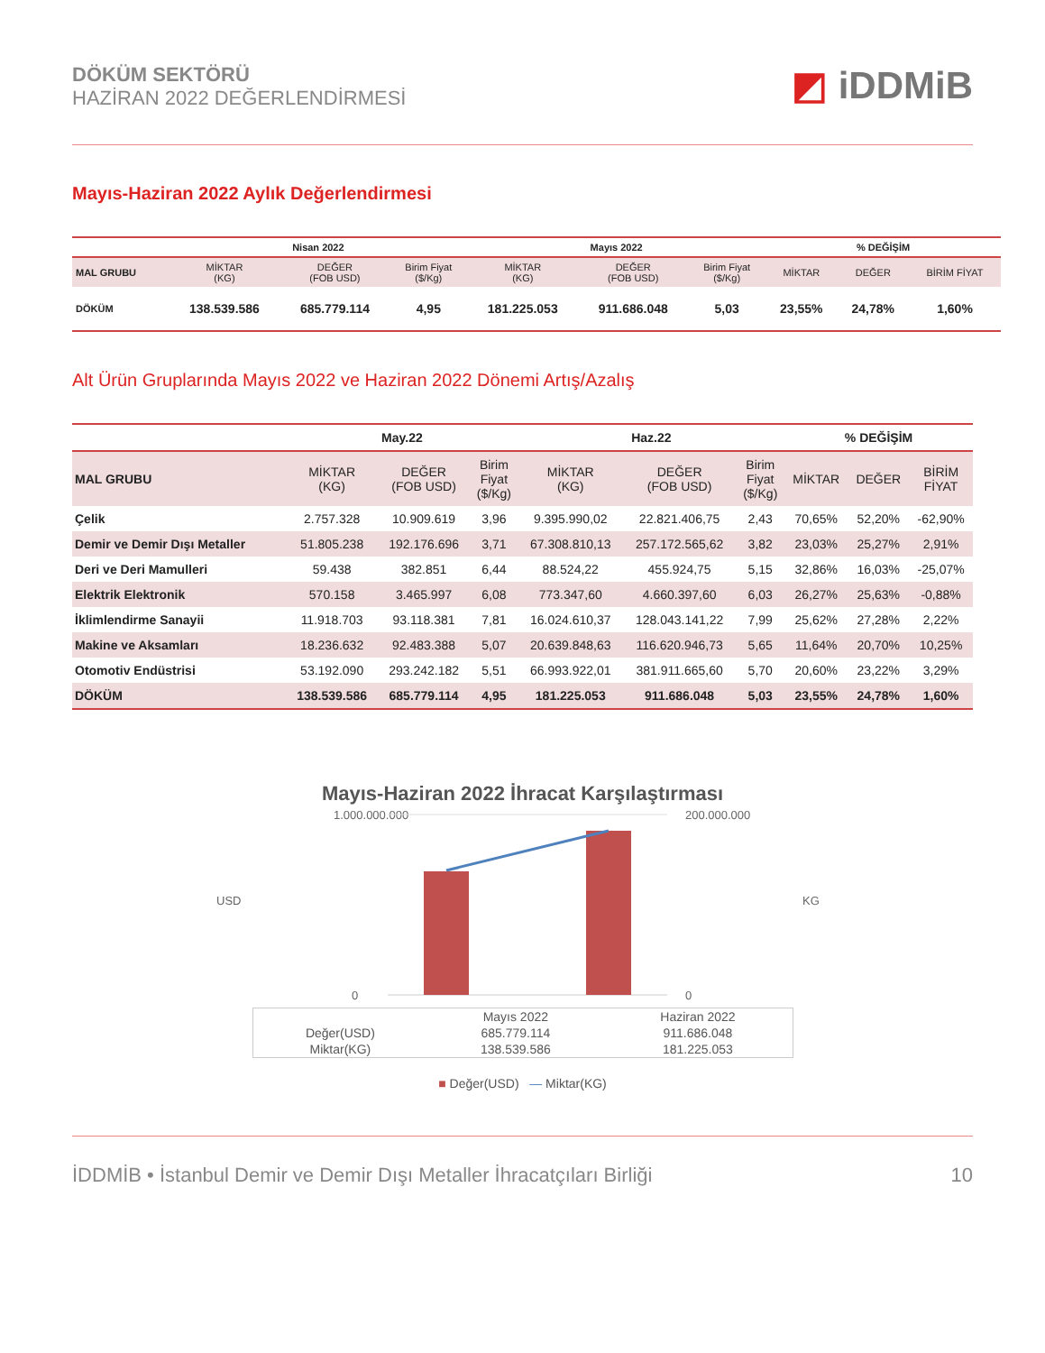DÖKÜM SEKTÖRÜ
HAZİRAN 2022 DEĞERLENDİRMESİ
◩ iDDMiB
Mayıs-Haziran 2022 Aylık Değerlendirmesi
| | Nisan 2022 | | | Mayıs 2022 | | | % DEĞİŞİM | | |
| --- | --- | --- | --- | --- | --- | --- | --- | --- | --- |
| MAL GRUBU | MİKTAR (KG) | DEĞER (FOB USD) | Birim Fiyat ($/Kg) | MİKTAR (KG) | DEĞER (FOB USD) | Birim Fiyat ($/Kg) | MİKTAR | DEĞER | BİRİM FİYAT |
| DÖKÜM | 138.539.586 | 685.779.114 | 4,95 | 181.225.053 | 911.686.048 | 5,03 | 23,55% | 24,78% | 1,60% |
Alt Ürün Gruplarında Mayıs 2022 ve Haziran 2022 Dönemi Artış/Azalış
| | May.22 | | | Haz.22 | | | % DEĞİŞİM | | |
| --- | --- | --- | --- | --- | --- | --- | --- | --- | --- |
| MAL GRUBU | MİKTAR (KG) | DEĞER (FOB USD) | Birim Fiyat ($/Kg) | MİKTAR (KG) | DEĞER (FOB USD) | Birim Fiyat ($/Kg) | MİKTAR | DEĞER | BİRİM FİYAT |
| Çelik | 2.757.328 | 10.909.619 | 3,96 | 9.395.990,02 | 22.821.406,75 | 2,43 | 70,65% | 52,20% | -62,90% |
| Demir ve Demir Dışı Metaller | 51.805.238 | 192.176.696 | 3,71 | 67.308.810,13 | 257.172.565,62 | 3,82 | 23,03% | 25,27% | 2,91% |
| Deri ve Deri Mamulleri | 59.438 | 382.851 | 6,44 | 88.524,22 | 455.924,75 | 5,15 | 32,86% | 16,03% | -25,07% |
| Elektrik Elektronik | 570.158 | 3.465.997 | 6,08 | 773.347,60 | 4.660.397,60 | 6,03 | 26,27% | 25,63% | -0,88% |
| İklimlendirme Sanayii | 11.918.703 | 93.118.381 | 7,81 | 16.024.610,37 | 128.043.141,22 | 7,99 | 25,62% | 27,28% | 2,22% |
| Makine ve Aksamları | 18.236.632 | 92.483.388 | 5,07 | 20.639.848,63 | 116.620.946,73 | 5,65 | 11,64% | 20,70% | 10,25% |
| Otomotiv Endüstrisi | 53.192.090 | 293.242.182 | 5,51 | 66.993.922,01 | 381.911.665,60 | 5,70 | 20,60% | 23,22% | 3,29% |
| DÖKÜM | 138.539.586 | 685.779.114 | 4,95 | 181.225.053 | 911.686.048 | 5,03 | 23,55% | 24,78% | 1,60% |
Mayıs-Haziran 2022 İhracat Karşılaştırması
USD
1.000.000.000
0
200.000.000
0
KG
| | Mayıs 2022 | Haziran 2022 |
| Değer(USD) | 685.779.114 | 911.686.048 |
| Miktar(KG) | 138.539.586 | 181.225.053 |
■ Değer(USD) — Miktar(KG)
İDDMİB • İstanbul Demir ve Demir Dışı Metaller İhracatçıları Birliği 10